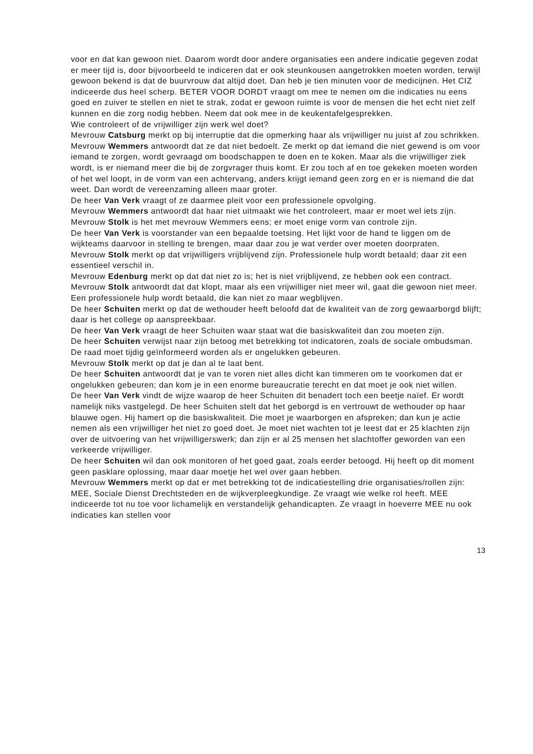voor en dat kan gewoon niet. Daarom wordt door andere organisaties een andere indicatie gegeven zodat er meer tijd is, door bijvoorbeeld te indiceren dat er ook steunkousen aangetrokken moeten worden, terwijl gewoon bekend is dat de buurvrouw dat altijd doet. Dan heb je tien minuten voor de medicijnen. Het CIZ indiceerde dus heel scherp. BETER VOOR DORDT vraagt om mee te nemen om die indicaties nu eens goed en zuiver te stellen en niet te strak, zodat er gewoon ruimte is voor de mensen die het echt niet zelf kunnen en die zorg nodig hebben. Neem dat ook mee in de keukentafelgesprekken.
Wie controleert of de vrijwilliger zijn werk wel doet?
Mevrouw Catsburg merkt op bij interruptie dat die opmerking haar als vrijwilliger nu juist af zou schrikken.
Mevrouw Wemmers antwoordt dat ze dat niet bedoelt. Ze merkt op dat iemand die niet gewend is om voor iemand te zorgen, wordt gevraagd om boodschappen te doen en te koken. Maar als die vrijwilliger ziek wordt, is er niemand meer die bij de zorgvrager thuis komt. Er zou toch af en toe gekeken moeten worden of het wel loopt, in de vorm van een achtervang, anders krijgt iemand geen zorg en er is niemand die dat weet. Dan wordt de vereenzaming alleen maar groter.
De heer Van Verk vraagt of ze daarmee pleit voor een professionele opvolging.
Mevrouw Wemmers antwoordt dat haar niet uitmaakt wie het controleert, maar er moet wel iets zijn.
Mevrouw Stolk is het met mevrouw Wemmers eens; er moet enige vorm van controle zijn.
De heer Van Verk is voorstander van een bepaalde toetsing. Het lijkt voor de hand te liggen om de wijkteams daarvoor in stelling te brengen, maar daar zou je wat verder over moeten doorpraten.
Mevrouw Stolk merkt op dat vrijwilligers vrijblijvend zijn. Professionele hulp wordt betaald; daar zit een essentieel verschil in.
Mevrouw Edenburg merkt op dat dat niet zo is; het is niet vrijblijvend, ze hebben ook een contract.
Mevrouw Stolk antwoordt dat dat klopt, maar als een vrijwilliger niet meer wil, gaat die gewoon niet meer. Een professionele hulp wordt betaald, die kan niet zo maar wegblijven.
De heer Schuiten merkt op dat de wethouder heeft beloofd dat de kwaliteit van de zorg gewaarborgd blijft; daar is het college op aanspreekbaar.
De heer Van Verk vraagt de heer Schuiten waar staat wat die basiskwaliteit dan zou moeten zijn.
De heer Schuiten verwijst naar zijn betoog met betrekking tot indicatoren, zoals de sociale ombudsman. De raad moet tijdig geïnformeerd worden als er ongelukken gebeuren.
Mevrouw Stolk merkt op dat je dan al te laat bent.
De heer Schuiten antwoordt dat je van te voren niet alles dicht kan timmeren om te voorkomen dat er ongelukken gebeuren; dan kom je in een enorme bureaucratie terecht en dat moet je ook niet willen.
De heer Van Verk vindt de wijze waarop de heer Schuiten dit benadert toch een beetje naïef. Er wordt namelijk niks vastgelegd. De heer Schuiten stelt dat het geborgd is en vertrouwt de wethouder op haar blauwe ogen. Hij hamert op die basiskwaliteit. Die moet je waarborgen en afspreken; dan kun je actie nemen als een vrijwilliger het niet zo goed doet. Je moet niet wachten tot je leest dat er 25 klachten zijn over de uitvoering van het vrijwilligerswerk; dan zijn er al 25 mensen het slachtoffer geworden van een verkeerde vrijwilliger.
De heer Schuiten wil dan ook monitoren of het goed gaat, zoals eerder betoogd. Hij heeft op dit moment geen pasklare oplossing, maar daar moetje het wel over gaan hebben.
Mevrouw Wemmers merkt op dat er met betrekking tot de indicatiestelling drie organisaties/rollen zijn: MEE, Sociale Dienst Drechtsteden en de wijkverpleegkundige. Ze vraagt wie welke rol heeft. MEE indiceerde tot nu toe voor lichamelijk en verstandelijk gehandicapten. Ze vraagt in hoeverre MEE nu ook indicaties kan stellen voor
13